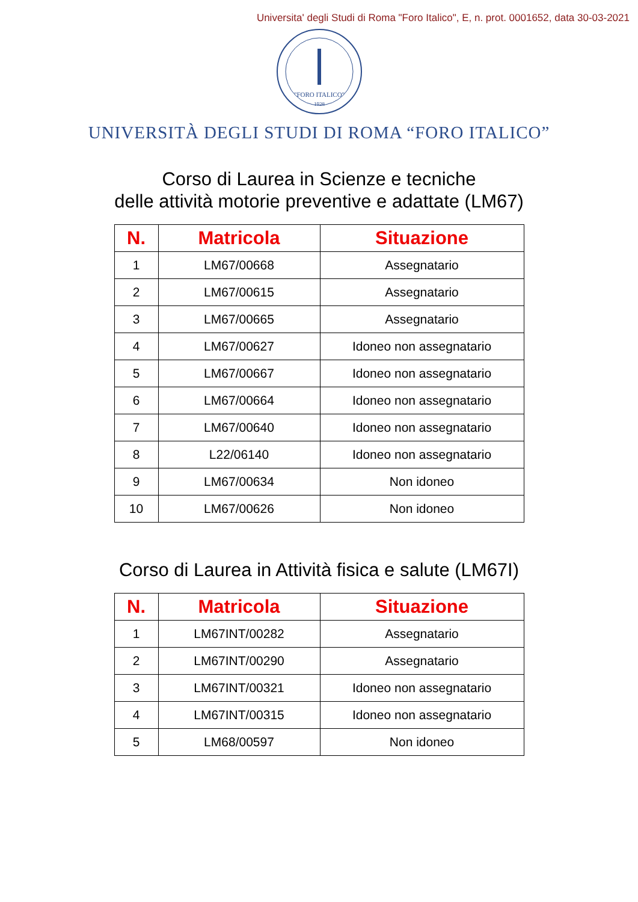Universita' degli Studi di Roma "Foro Italico", E, n. prot. 0001652, data 30-03-2021
"FORO ITALICO"
1928
UNIVERSITÀ DEGLI STUDI DI ROMA “FORO ITALICO”
Corso di Laurea in Scienze e tecniche
delle attività motorie preventive e adattate (LM67)
| N. | Matricola | Situazione |
| --- | --- | --- |
| 1 | LM67/00668 | Assegnatario |
| 2 | LM67/00615 | Assegnatario |
| 3 | LM67/00665 | Assegnatario |
| 4 | LM67/00627 | Idoneo non assegnatario |
| 5 | LM67/00667 | Idoneo non assegnatario |
| 6 | LM67/00664 | Idoneo non assegnatario |
| 7 | LM67/00640 | Idoneo non assegnatario |
| 8 | L22/06140 | Idoneo non assegnatario |
| 9 | LM67/00634 | Non idoneo |
| 10 | LM67/00626 | Non idoneo |
Corso di Laurea in Attività fisica e salute (LM67I)
| N. | Matricola | Situazione |
| --- | --- | --- |
| 1 | LM67INT/00282 | Assegnatario |
| 2 | LM67INT/00290 | Assegnatario |
| 3 | LM67INT/00321 | Idoneo non assegnatario |
| 4 | LM67INT/00315 | Idoneo non assegnatario |
| 5 | LM68/00597 | Non idoneo |